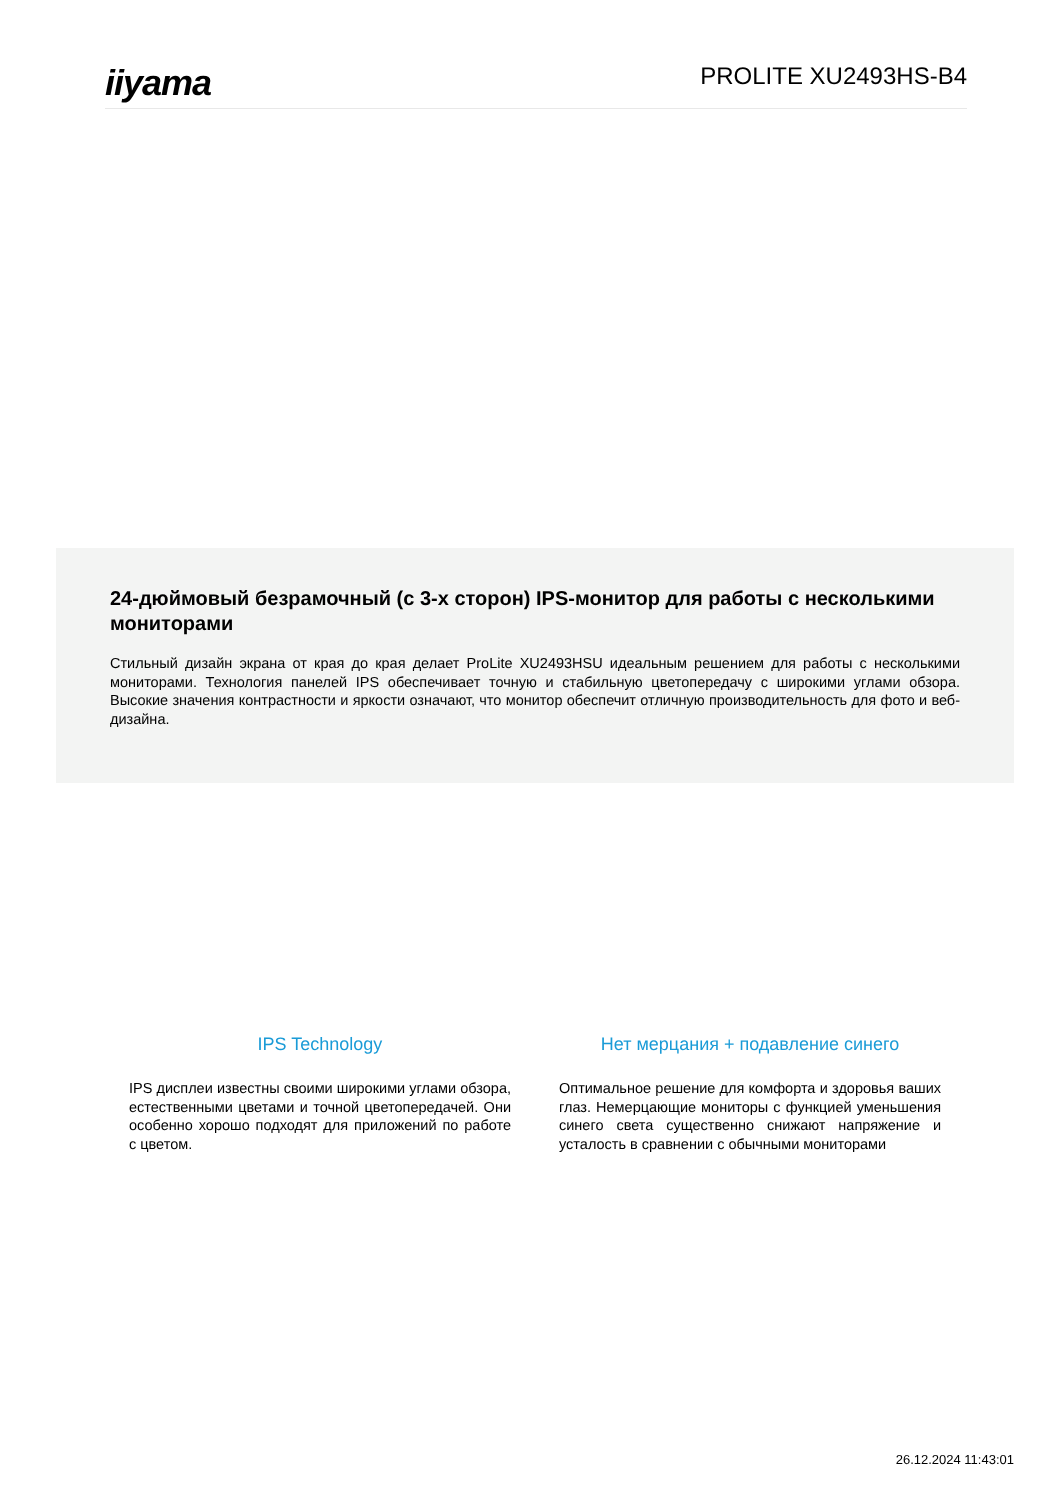iiyama
PROLITE XU2493HS-B4
24-дюймовый безрамочный (с 3-х сторон) IPS-монитор для работы с несколькими мониторами
Стильный дизайн экрана от края до края делает ProLite XU2493HSU идеальным решением для работы с несколькими мониторами. Технология панелей IPS обеспечивает точную и стабильную цветопередачу с широкими углами обзора. Высокие значения контрастности и яркости означают, что монитор обеспечит отличную производительность для фото и веб-дизайна.
IPS Technology
IPS дисплеи известны своими широкими углами обзора, естественными цветами и точной цветопередачей. Они особенно хорошо подходят для приложений по работе с цветом.
Нет мерцания + подавление синего
Оптимальное решение для комфорта и здоровья ваших глаз. Немерцающие мониторы с функцией уменьшения синего света существенно снижают напряжение и усталость в сравнении с обычными мониторами
26.12.2024 11:43:01